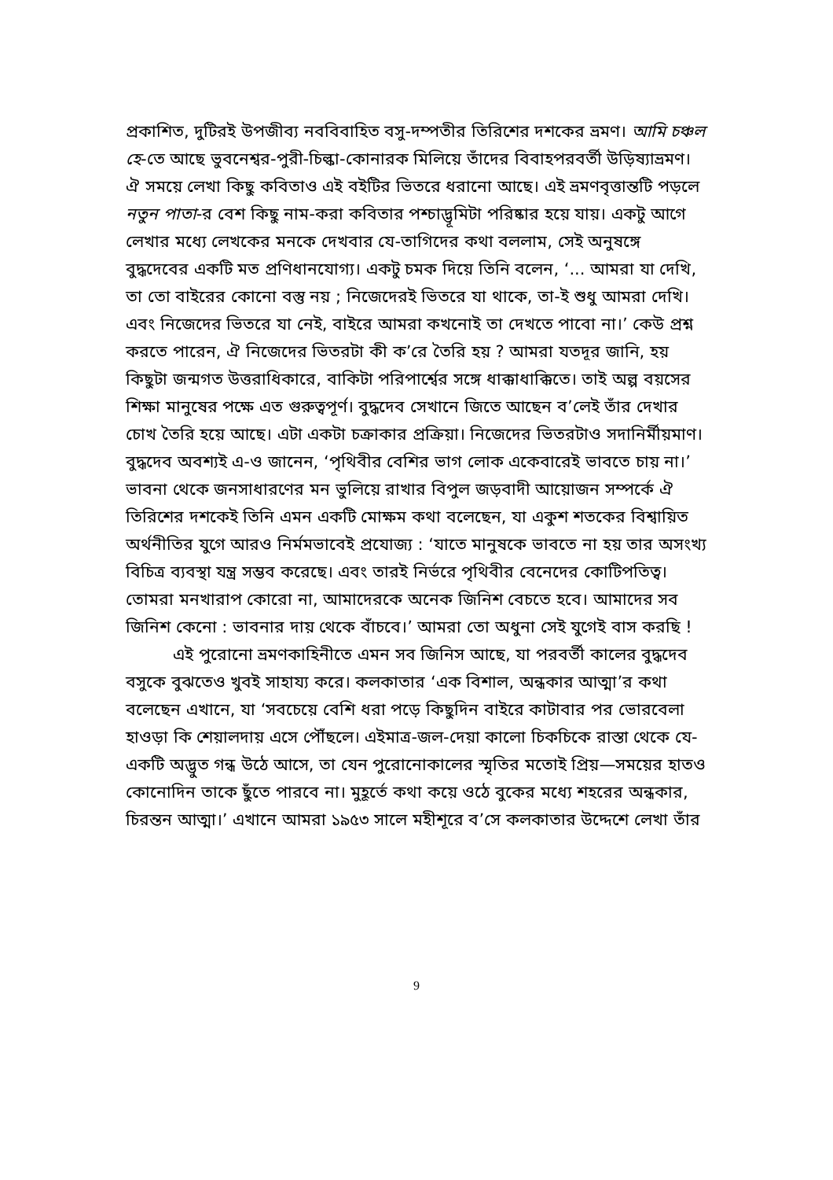প্রকাশিত, দুটিরই উপজীব্য নববিবাহিত বসু-দম্পতীর তিরিশের দশকের ভ্রমণ। আমি চঞ্চল হে-তে আছে ভুবনেশ্বর-পুরী-চিল্কা-কোনারক মিলিয়ে তাঁদের বিবাহপরবর্তী উড়িষ্যাভ্রমণ। ঐ সময়ে লেখা কিছু কবিতাও এই বইটির ভিতরে ধরানো আছে। এই ভ্রমণবৃত্তান্তটি পড়লে নতুন পাতা-র বেশ কিছু নাম-করা কবিতার পশ্চাদ্ভূমিটা পরিষ্কার হয়ে যায়। একটু আগে লেখার মধ্যে লেখকের মনকে দেখবার যে-তাগিদের কথা বললাম, সেই অনুষঙ্গে বুদ্ধদেবের একটি মত প্রণিধানযোগ্য। একটু চমক দিয়ে তিনি বলেন, ‘... আমরা যা দেখি, তা তো বাইরের কোনো বস্তু নয় ; নিজেদেরই ভিতরে যা থাকে, তা-ই শুধু আমরা দেখি। এবং নিজেদের ভিতরে যা নেই, বাইরে আমরা কখনোই তা দেখতে পাবো না।’ কেউ প্রশ্ন করতে পারেন, ঐ নিজেদের ভিতরটা কী ক’রে তৈরি হয় ? আমরা যতদূর জানি, হয় কিছুটা জন্মগত উত্তরাধিকারে, বাকিটা পরিপার্শ্বের সঙ্গে ধাক্কাধাক্কিতে। তাই অল্প বয়সের শিক্ষা মানুষের পক্ষে এত গুরুত্বপূর্ণ। বুদ্ধদেব সেখানে জিতে আছেন ব’লেই তাঁর দেখার চোখ তৈরি হয়ে আছে। এটা একটা চক্রাকার প্রক্রিয়া। নিজেদের ভিতরটাও সদানির্মীয়মাণ। বুদ্ধদেব অবশ্যই এ-ও জানেন, ‘পৃথিবীর বেশির ভাগ লোক একেবারেই ভাবতে চায় না।’ ভাবনা থেকে জনসাধারণের মন ভুলিয়ে রাখার বিপুল জড়বাদী আয়োজন সম্পর্কে ঐ তিরিশের দশকেই তিনি এমন একটি মোক্ষম কথা বলেছেন, যা একুশ শতকের বিশ্বায়িত অর্থনীতির যুগে আরও নির্মমভাবেই প্রযোজ্য : ‘যাতে মানুষকে ভাবতে না হয় তার অসংখ্য বিচিত্র ব্যবস্থা যন্ত্র সম্ভব করেছে। এবং তারই নির্ভরে পৃথিবীর বেনেদের কোটিপতিত্ব। তোমরা মনখারাপ কোরো না, আমাদেরকে অনেক জিনিশ বেচতে হবে। আমাদের সব জিনিশ কেনো : ভাবনার দায় থেকে বাঁচবে।’ আমরা তো অধুনা সেই যুগেই বাস করছি !
এই পুরোনো ভ্রমণকাহিনীতে এমন সব জিনিস আছে, যা পরবর্তী কালের বুদ্ধদেব বসুকে বুঝতেও খুবই সাহায্য করে। কলকাতার ‘এক বিশাল, অন্ধকার আত্মা’র কথা বলেছেন এখানে, যা ‘সবচেয়ে বেশি ধরা পড়ে কিছুদিন বাইরে কাটাবার পর ভোরবেলা হাওড়া কি শেয়ালদায় এসে পৌঁছলে। এইমাত্র-জল-দেয়া কালো চিকচিকে রাস্তা থেকে যে-একটি অদ্ভুত গন্ধ উঠে আসে, তা যেন পুরোনোকালের স্মৃতির মতোই প্রিয়—সময়ের হাতও কোনোদিন তাকে ছুঁতে পারবে না। মুহূর্তে কথা কয়ে ওঠে বুকের মধ্যে শহরের অন্ধকার, চিরন্তন আত্মা।’ এখানে আমরা ১৯৫৩ সালে মহীশূরে ব’সে কলকাতার উদ্দেশে লেখা তাঁর
9